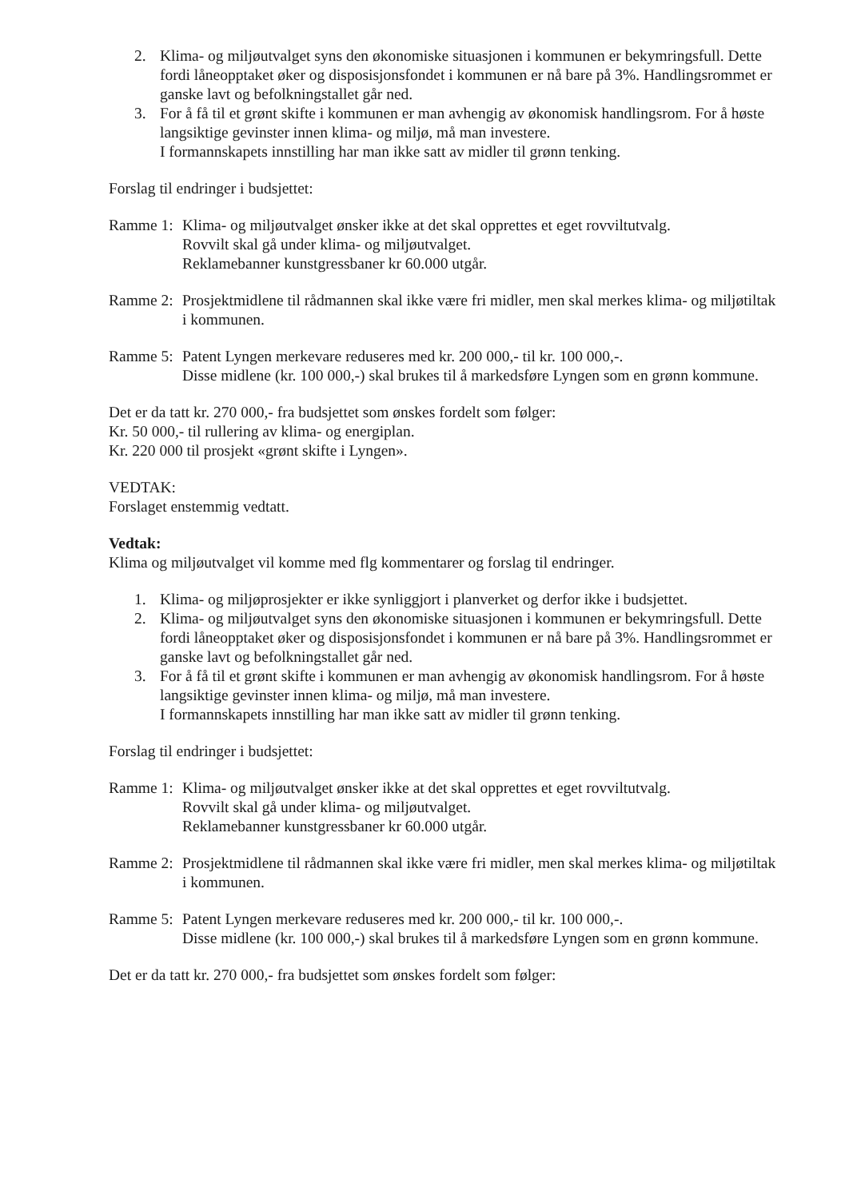2. Klima- og miljøutvalget syns den økonomiske situasjonen i kommunen er bekymringsfull. Dette fordi låneopptaket øker og disposisjonsfondet i kommunen er nå bare på 3%. Handlingsrommet er ganske lavt og befolkningstallet går ned.
3. For å få til et grønt skifte i kommunen er man avhengig av økonomisk handlingsrom. For å høste langsiktige gevinster innen klima- og miljø, må man investere.
I formannskapets innstilling har man ikke satt av midler til grønn tenking.
Forslag til endringer i budsjettet:
Ramme 1:
Klima- og miljøutvalget ønsker ikke at det skal opprettes et eget rovviltutvalg.
Rovvilt skal gå under klima- og miljøutvalget.
Reklamebanner kunstgressbaner kr 60.000 utgår.
Ramme 2:
Prosjektmidlene til rådmannen skal ikke være fri midler, men skal merkes klima- og miljøtiltak i kommunen.
Ramme 5:
Patent Lyngen merkevare reduseres med kr. 200 000,- til kr. 100 000,-.
Disse midlene (kr. 100 000,-) skal brukes til å markedsføre Lyngen som en grønn kommune.
Det er da tatt kr. 270 000,- fra budsjettet som ønskes fordelt som følger:
Kr. 50 000,- til rullering av klima- og energiplan.
Kr. 220 000 til prosjekt «grønt skifte i Lyngen».
VEDTAK:
Forslaget enstemmig vedtatt.
Vedtak:
Klima og miljøutvalget vil komme med flg kommentarer og forslag til endringer.
1. Klima- og miljøprosjekter er ikke synliggjort i planverket og derfor ikke i budsjettet.
2. Klima- og miljøutvalget syns den økonomiske situasjonen i kommunen er bekymringsfull. Dette fordi låneopptaket øker og disposisjonsfondet i kommunen er nå bare på 3%. Handlingsrommet er ganske lavt og befolkningstallet går ned.
3. For å få til et grønt skifte i kommunen er man avhengig av økonomisk handlingsrom. For å høste langsiktige gevinster innen klima- og miljø, må man investere.
I formannskapets innstilling har man ikke satt av midler til grønn tenking.
Forslag til endringer i budsjettet:
Ramme 1:
Klima- og miljøutvalget ønsker ikke at det skal opprettes et eget rovviltutvalg.
Rovvilt skal gå under klima- og miljøutvalget.
Reklamebanner kunstgressbaner kr 60.000 utgår.
Ramme 2:
Prosjektmidlene til rådmannen skal ikke være fri midler, men skal merkes klima- og miljøtiltak i kommunen.
Ramme 5:
Patent Lyngen merkevare reduseres med kr. 200 000,- til kr. 100 000,-.
Disse midlene (kr. 100 000,-) skal brukes til å markedsføre Lyngen som en grønn kommune.
Det er da tatt kr. 270 000,- fra budsjettet som ønskes fordelt som følger: